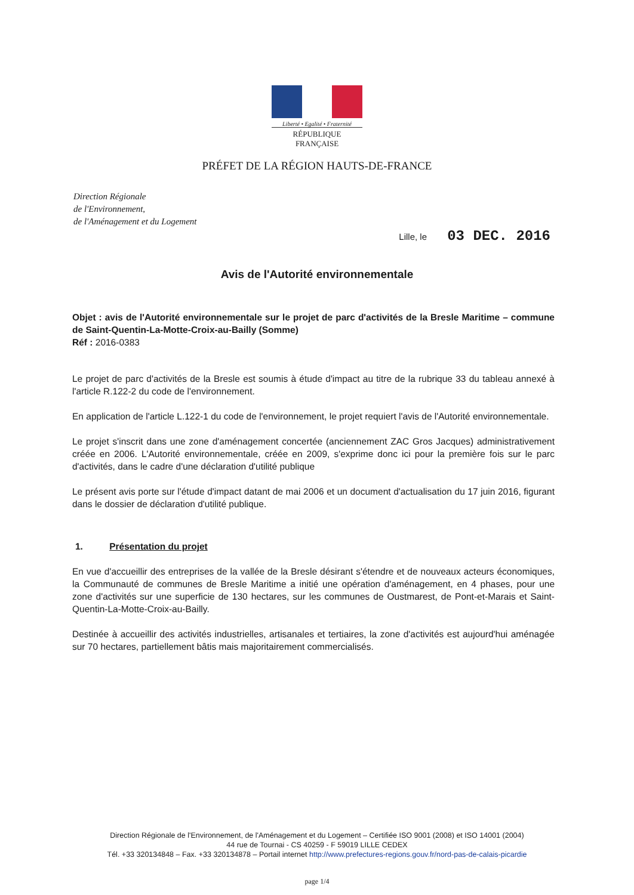Liberté • Egalité • Fraternité
RÉPUBLIQUE FRANÇAISE
PRÉFET DE LA RÉGION HAUTS-DE-FRANCE
Direction Régionale
de l'Environnement,
de l'Aménagement et du Logement
Lille, le 03 DEC. 2016
Avis de l'Autorité environnementale
Objet : avis de l'Autorité environnementale sur le projet de parc d'activités de la Bresle Maritime – commune de Saint-Quentin-La-Motte-Croix-au-Bailly (Somme)
Réf : 2016-0383
Le projet de parc d'activités de la Bresle est soumis à étude d'impact au titre de la rubrique 33 du tableau annexé à l'article R.122-2 du code de l'environnement.
En application de l'article L.122-1 du code de l'environnement, le projet requiert l'avis de l'Autorité environnementale.
Le projet s'inscrit dans une zone d'aménagement concertée (anciennement ZAC Gros Jacques) administrativement créée en 2006. L'Autorité environnementale, créée en 2009, s'exprime donc ici pour la première fois sur le parc d'activités, dans le cadre d'une déclaration d'utilité publique
Le présent avis porte sur l'étude d'impact datant de mai 2006 et un document d'actualisation du 17 juin 2016, figurant dans le dossier de déclaration d'utilité publique.
1. Présentation du projet
En vue d'accueillir des entreprises de la vallée de la Bresle désirant s'étendre et de nouveaux acteurs économiques, la Communauté de communes de Bresle Maritime a initié une opération d'aménagement, en 4 phases, pour une zone d'activités sur une superficie de 130 hectares, sur les communes de Oustmarest, de Pont-et-Marais et Saint-Quentin-La-Motte-Croix-au-Bailly.
Destinée à accueillir des activités industrielles, artisanales et tertiaires, la zone d'activités est aujourd'hui aménagée sur 70 hectares, partiellement bâtis mais majoritairement commercialisés.
Direction Régionale de l'Environnement, de l'Aménagement et du Logement – Certifiée ISO 9001 (2008) et ISO 14001 (2004)
44 rue de Tournai - CS 40259 - F 59019 LILLE CEDEX
Tél. +33 320134848 – Fax. +33 320134878 – Portail internet http://www.prefectures-regions.gouv.fr/nord-pas-de-calais-picardie
page 1/4